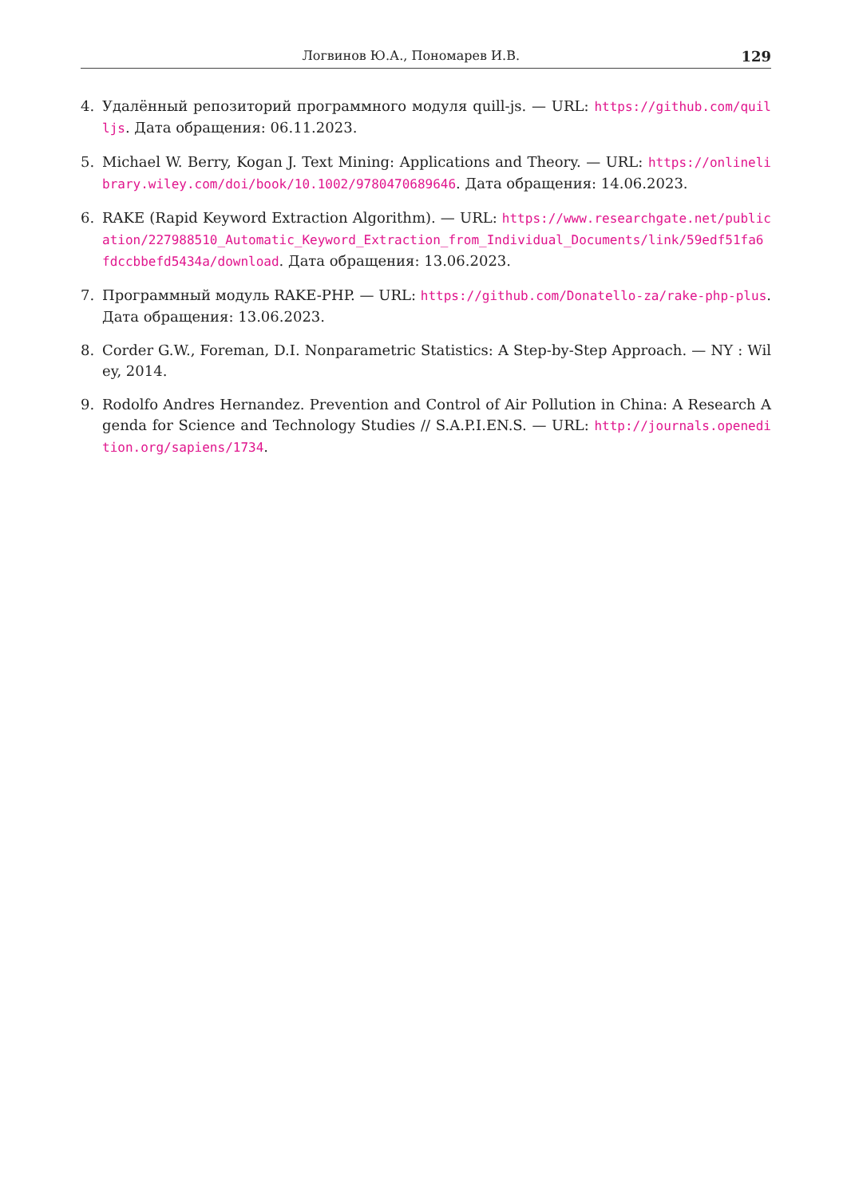Логвинов Ю.А., Пономарев И.В. 129
4. Удалённый репозиторий программного модуля quill-js. — URL: https://github.com/quilljs. Дата обращения: 06.11.2023.
5. Michael W. Berry, Kogan J. Text Mining: Applications and Theory. — URL: https://onlinelibrary.wiley.com/doi/book/10.1002/9780470689646. Дата обращения: 14.06.2023.
6. RAKE (Rapid Keyword Extraction Algorithm). — URL: https://www.researchgate.net/publication/227988510_Automatic_Keyword_Extraction_from_Individual_Documents/link/59edf51fa6fdccbbefd5434a/download. Дата обращения: 13.06.2023.
7. Программный модуль RAKE-PHP. — URL: https://github.com/Donatello-za/rake-php-plus. Дата обращения: 13.06.2023.
8. Corder G.W., Foreman, D.I. Nonparametric Statistics: A Step-by-Step Approach. — NY : Wiley, 2014.
9. Rodolfo Andres Hernandez. Prevention and Control of Air Pollution in China: A Research Agenda for Science and Technology Studies // S.A.P.I.EN.S. — URL: http://journals.openedition.org/sapiens/1734.